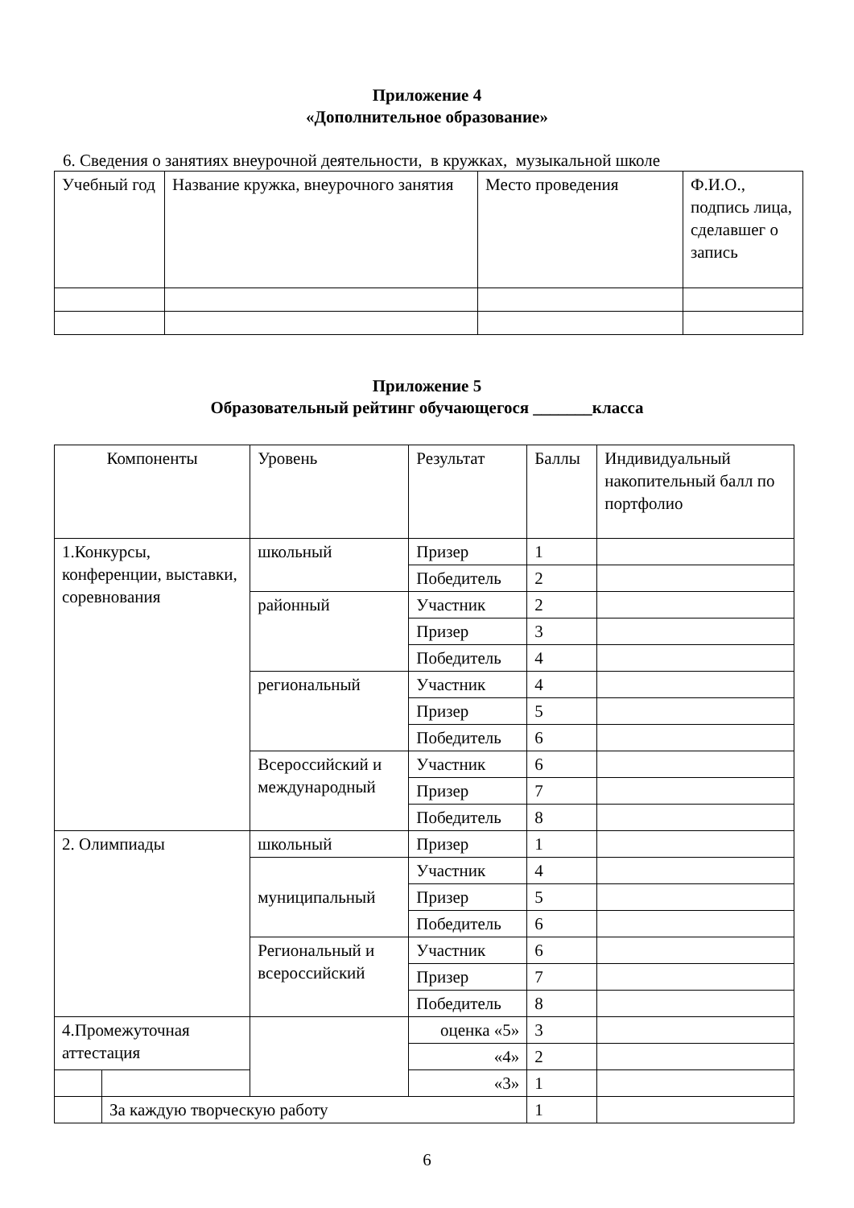Приложение 4
«Дополнительное образование»
6. Сведения о занятиях внеурочной деятельности, в кружках, музыкальной школе
| Учебный год | Название кружка, внеурочного занятия | Место проведения | Ф.И.О., подпись лица, сделавшег о запись |
Приложение 5
Образовательный рейтинг обучающегося _______класса
| Компоненты | | Уровень | Результат | Баллы | Индивидуальный накопительный балл по портфолио |
| 1.Конкурсы, конференции, выставки, соревнования | | школьный | Призер | 1 | |
| | | | Победитель | 2 | |
| | | районный | Участник | 2 | |
| | | | Призер | 3 | |
| | | | Победитель | 4 | |
| | | региональный | Участник | 4 | |
| | | | Призер | 5 | |
| | | | Победитель | 6 | |
| | | Всероссийский и международный | Участник | 6 | |
| | | | Призер | 7 | |
| | | | Победитель | 8 | |
| 2. Олимпиады | | школьный | Призер | 1 | |
| | | муниципальный | Участник | 4 | |
| | | | Призер | 5 | |
| | | | Победитель | 6 | |
| | | Региональный и всероссийский | Участник | 6 | |
| | | | Призер | 7 | |
| | | | Победитель | 8 | |
| 4.Промежуточная аттестация | | | оценка «5» | 3 | |
| | | | «4» | 2 | |
| | | | «3» | 1 | |
| | За каждую творческую работу | | | 1 | |
6